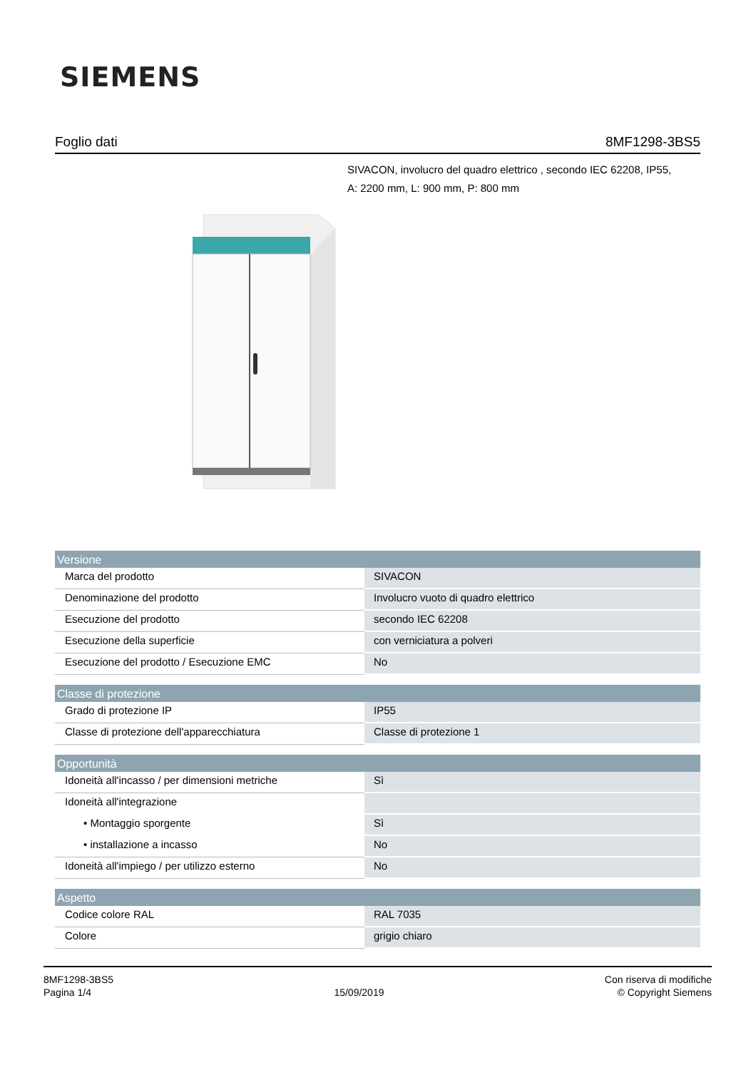SIEMENS
Foglio dati 8MF1298-3BS5
SIVACON, involucro del quadro elettrico , secondo IEC 62208, IP55,
A: 2200 mm, L: 900 mm, P: 800 mm
| Versione | |
| --- | --- |
| Marca del prodotto | SIVACON |
| Denominazione del prodotto | Involucro vuoto di quadro elettrico |
| Esecuzione del prodotto | secondo IEC 62208 |
| Esecuzione della superficie | con verniciatura a polveri |
| Esecuzione del prodotto / Esecuzione EMC | No |
| Classe di protezione | |
| Grado di protezione IP | IP55 |
| Classe di protezione dell'apparecchiatura | Classe di protezione 1 |
| Opportunità | |
| Idoneità all'incasso / per dimensioni metriche | Sì |
| Idoneità all'integrazione | |
| • Montaggio sporgente | Sì |
| • installazione a incasso | No |
| Idoneità all'impiego / per utilizzo esterno | No |
| Aspetto | |
| Codice colore RAL | RAL 7035 |
| Colore | grigio chiaro |
8MF1298-3BS5
Pagina 1/4
15/09/2019
Con riserva di modifiche
© Copyright Siemens